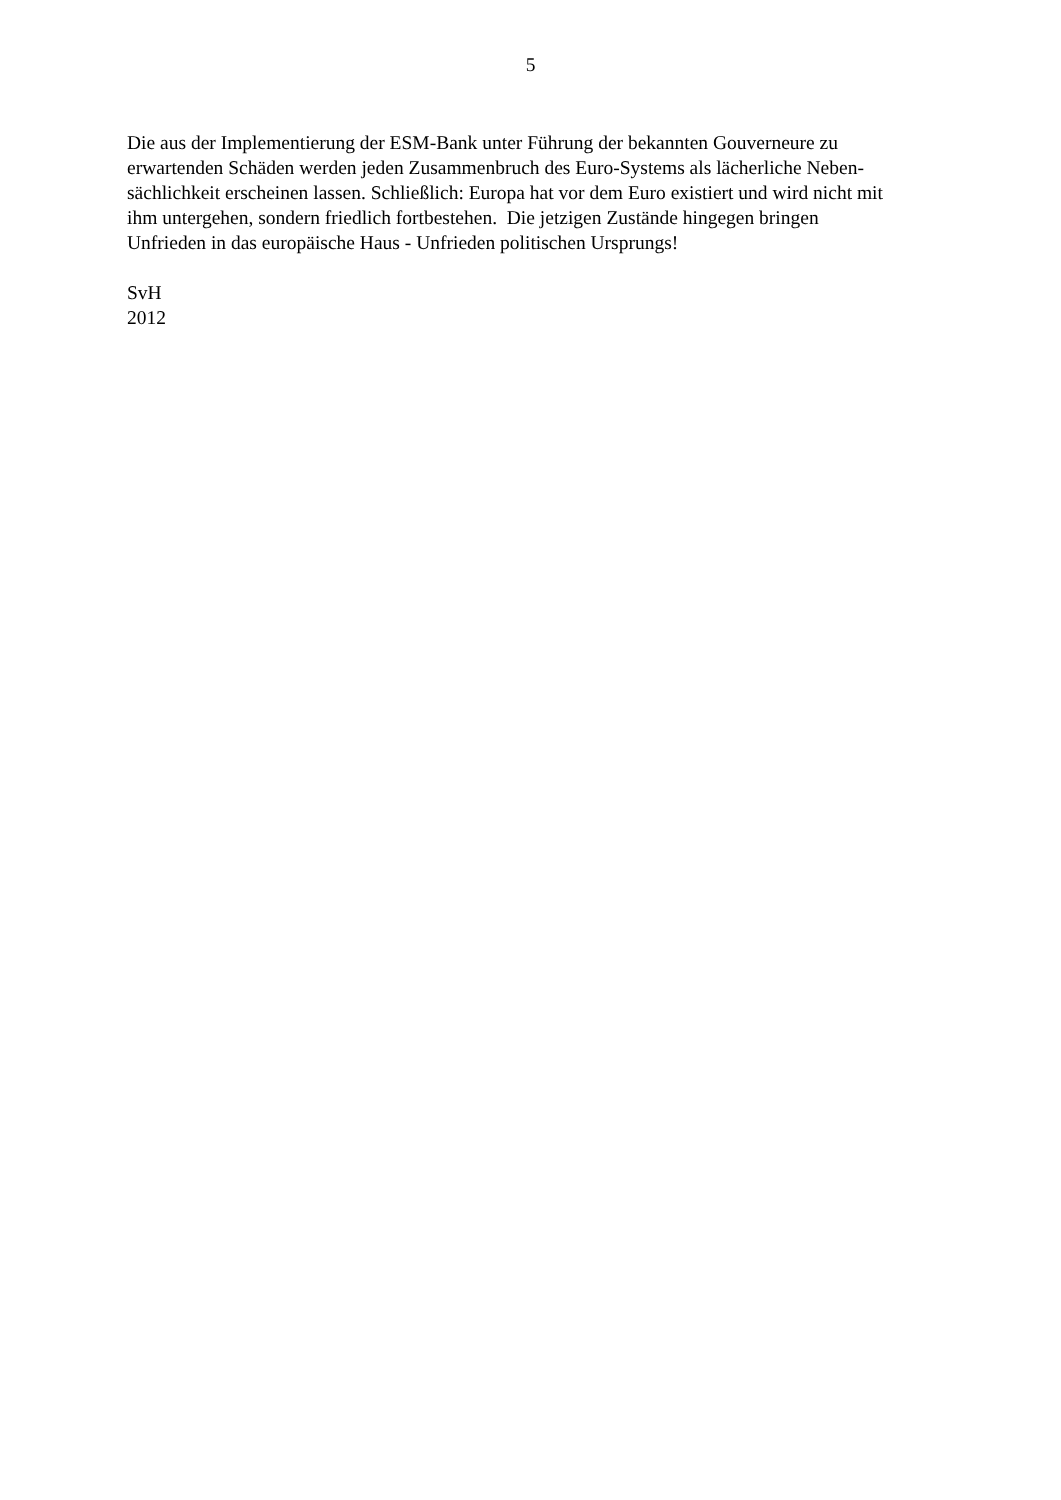5
Die aus der Implementierung der ESM-Bank unter Führung der bekannten Gouverneure zu
erwartenden Schäden werden jeden Zusammenbruch des Euro-Systems als lächerliche Neben-
sächlichkeit erscheinen lassen. Schließlich: Europa hat vor dem Euro existiert und wird nicht mit
ihm untergehen, sondern friedlich fortbestehen. Die jetzigen Zustände hingegen bringen
Unfrieden in das europäische Haus - Unfrieden politischen Ursprungs!
SvH
2012